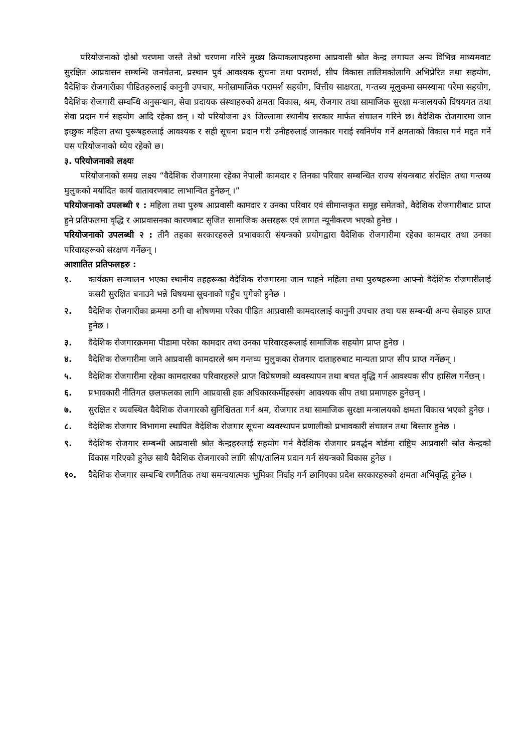परियोजनाको दोश्रो चरणमा जस्तै तेश्रो चरणमा गरिने मुख्य क्रियाकलापहरुमा आप्रवासी श्रोत केन्द्र लगायत अन्य विभिन्न माध्यमवाट सुरक्षित आप्रवासन सम्बन्धि जनचेतना, प्रस्थान पुर्व आवश्यक सुचना तथा परामर्श, सीप विकास तालिमकोलागि अभिप्रेरित तथा सहयोग, वैदेशिक रोजगारीका पीडितहरुलाई कानुनी उपचार, मनोसामाजिक परामर्श सहयोग, वित्तीय साक्षरता, गन्तब्य मूलुकमा समस्यामा परेमा सहयोग, वैदेशिक रोजगारी सम्वन्धि अनुसन्धान, सेवा प्रदायक संस्थाहरुको क्षमता विकास, श्रम, रोजगार तथा सामाजिक सुरक्षा मन्त्रालयको विषयगत तथा सेवा प्रदान गर्न सहयोग आदि रहेका छन् । यो परियोजना ३९ जिल्लामा स्थानीय सरकार मार्फत संचालन गरिने छ। वैदेशिक रोजगारमा जान इच्छुक महिला तथा पुरूषहरुलाई आवश्यक र सही सूचना प्रदान गरी उनीहरुलाई जानकार गराई स्वनिर्णय गर्ने क्षमताको विकास गर्न मद्दत गर्ने यस परियोजनाको ध्येय रहेको छ।
३. परियोजनाको लक्ष्यः
परियोजनाको समग्र लक्ष्य “वैदेशिक रोजगारमा रहेका नेपाली कामदार र तिनका परिवार सम्बन्धित राज्य संयन्त्रबाट संरक्षित तथा गन्तव्य मुलुकको मर्यादित कार्य वातावरणबाट लाभान्वित हुनेछन् ।”
परियोजनाको उपलब्धी १ : महिला तथा पुरुष आप्रवासी कामदार र उनका परिवार एवं सीमान्तकृत समूह समेतको, वैदेशिक रोजगारीबाट प्राप्त हुने प्रतिफलमा वृद्धि र आप्रवासनका कारणबाट सृजित सामाजिक असरहरू एवं लागत न्यूनीकरण भएको हुनेछ ।
परियोजनाको उपलब्धी २ : तीनै तहका सरकारहरुले प्रभावकारी संयन्त्रको प्रयोगद्वारा वैदेशिक रोजगारीमा रहेका कामदार तथा उनका परिवारहरूको संरक्षण गर्नेछन् ।
आशातित प्रतिफलहरु :
१. कार्यक्रम सञ्चालन भएका स्थानीय तहहरूका वैदेशिक रोजगारमा जान चाहने महिला तथा पुरुषहरूमा आफ्नो वैदेशिक रोजगारीलाई कसरी सुरक्षित बनाउने भन्ने विषयमा सूचनाको पहुँच पुगेको हुनेछ ।
२. वैदेशिक रोजगारीका क्रममा ठगी वा शोषणमा परेका पीडित आप्रवासी कामदारलाई कानुनी उपचार तथा यस सम्बन्धी अन्य सेवाहरु प्राप्त हुनेछ ।
३. वैदेशिक रोजगारक्रममा पीडामा परेका कामदार तथा उनका परिवारहरूलाई सामाजिक सहयोग प्राप्त हुनेछ ।
४. वैदेशिक रोजगारीमा जाने आप्रवासी कामदारले श्रम गन्तव्य मुलुकका रोजगार दाताहरुबाट मान्यता प्राप्त सीप प्राप्त गर्नेछन् ।
५. वैदेशिक रोजगारीमा रहेका कामदारका परिवारहरुले प्राप्त विप्रेषणको व्यवस्थापन तथा बचत वृद्धि गर्न आवश्यक सीप हासिल गर्नेछन् ।
६. प्रभावकारी नीतिगत छलफलका लागि आप्रवासी हक अधिकारकर्मीहरुसंग आवश्यक सीप तथा प्रमाणहरु हुनेछन् ।
७. सुरक्षित र व्यवस्थित वैदेशिक रोजगारको सुनिश्चितता गर्न श्रम, रोजगार तथा सामाजिक सुरक्षा मन्त्रालयको क्षमता विकास भएको हुनेछ ।
८. वैदेशिक रोजगार विभागमा स्थापित वैदेशिक रोजगार सूचना व्यवस्थापन प्रणालीको प्रभावकारी संचालन तथा बिस्तार हुनेछ ।
९. वैदेशिक रोजगार सम्बन्धी आप्रवासी श्रोत केन्द्रहरुलाई सहयोग गर्न वैदेशिक रोजगार प्रवर्द्धन बोर्डमा राष्ट्रिय आप्रवासी स्रोत केन्द्रको विकास गरिएको हुनेछ साथै वैदेशिक रोजगारको लागि सीप/तालिम प्रदान गर्न संयन्त्रको विकास हुनेछ ।
१०. वैदेशिक रोजगार सम्बन्धि रणनैतिक तथा समन्वयात्मक भूमिका निर्वाह गर्न छानिएका प्रदेश सरकारहरुको क्षमता अभिवृद्धि हुनेछ ।